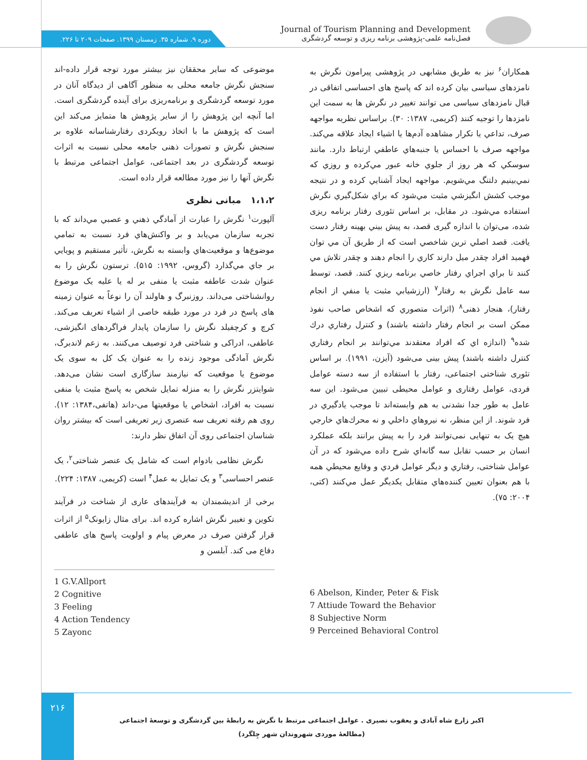دوره ۹. شماره ۳۵. زمستان ۱۳۹۹. صفحات ۲۰۹ تا ۲۲۶.
Journal of Tourism Planning and Development
فصل‌نامه علمی-پژوهشی برنامه ریزی و توسعه گردشگری
موضوعی که سایر محققان نیز بیشتر مورد توجه قرار داده-اند سنجش نگرش جامعه محلی به منظور آگاهی از دیدگاه آنان در مورد توسعه گردشگری و برنامه‌ریزی برای آینده گردشگری است. اما آنچه این پژوهش را از سایر پژوهش ها متمایز می‌کند این است که پژوهش ما با اتخاذ رویکردی رفتارشناسانه علاوه بر سنجش نگرش و تصورات ذهنی جامعه محلی نسبت به اثرات توسعه گردشگری در بعد اجتماعی، عوامل اجتماعی مرتبط با نگرش آنها را نیز مورد مطالعه قرار داده است.
۱،۱،۲ مبانی نظری
آلپورت<sup>۱</sup> نگرش را عبارت از آمادگي ذهني و عصبي مي‌داند كه با تجربه سازمان مي‌يابد و بر واكنش‌هاي فرد نسبت به تمامي موضوع‌ها و موقعيت‌هاي وابسته به نگرش، تأثير مستقيم و پويايي بر جاي مي‌گذارد (گروس، ۱۹۹۲: ۵۱۵). ترستون نگرش را به عنوان شدت عاطفه مثبت یا منفی بر له یا علیه یک موضوع روانشناختی می‌داند. روزنبرگ و هاولند آن را نوعاً به عنوان زمینه های پاسخ در فرد در مورد طبقه خاصی از اشیاء تعریف می‌کند. کرچ و کرچفیلد نگرش را سازمان پایدار فراگردهای انگیزشی، عاطفی، ادراکی و شناختی فرد توصیف می‌کنند. به زعم لاندبرگ، نگرش آمادگی موجود زنده را به عنوان یک کل به سوی یک موضوع یا موقعیت که نیازمند سازگاری است نشان می‌دهد. شوایتزر نگرش را به منزله تمایل شخص به پاسخ مثبت یا منفی نسبت به افراد، اشخاص یا موقعیتها می-داند (هاتفی،۱۳۸۴: ۱۲). روی هم رفته تعریف سه عنصری زیر تعریفی است که بیشتر روان شناسان اجتماعی روی آن اتفاق نظر دارند:
نگرش نظامی بادوام است که شامل یک عنصر شناختی<sup>۲</sup>، یک عنصر احساسی<sup>۳</sup> و یک تمایل به عمل<sup>۴</sup> است (کریمی، ۱۳۸۷: ۲۲۴).
برخی از اندیشمندان به فرآیندهای عاری از شناخت در فرآیند تکوین و تغییر نگرش اشاره کرده اند. برای مثال زایونک<sup>۵</sup> از اثرات قرار گرفتن صرف در معرض پیام و اولویت پاسخ های عاطفی دفاع می کند. آبلسن و
1 G.V.Allport
2 Cognitive
3 Feeling
4 Action Tendency
5 Zayonc
همکاران<sup>۶</sup> نیز به طریق مشابهی در پژوهشی پیرامون نگرش به نامزدهای سیاسی بیان کرده اند که پاسخ های احساسی اتفاقی در قبال نامزدهای سیاسی می توانند تغییر در نگرش ها به سمت این نامزدها را توجیه کنند (کریمی، ۱۳۸۷: ۳۰). براساس نظريه مواجهه صرف، تداعي يا تكرار مشاهده آدم‌ها يا اشياء ايجاد علاقه مي‌كند. مواجهه صرف با احساس يا جنبه‌هاي عاطفي ارتباط دارد. مانند سوسكي كه هر روز از جلوي خانه عبور مي‌كرده و روزي كه نمي‌بينيم دلتنگ مي‌شويم. مواجهه ايجاد آشنايي كرده و در نتيجه موجب كشش انگيزشي مثبت مي‌شود كه براي شكل‌گيري نگرش استفاده مي‌شود. در مقابل، بر اساس تئوری رفتار برنامه ریزی شده، می‌توان با اندازه گیری قصد، به پيش بيني بهينه رفتار دست يافت. قصد اصلي ترين شاخصي است كه از طريق آن مي توان فهميد افراد چقدر ميل دارند كاري را انجام دهند و چقدر تلاش مي كنند تا براي اجراي رفتار خاصي برنامه ريزي كنند. قصد، توسط سه عامل نگرش به رفتار<sup>۷</sup> (ارزشيابي مثبت يا منفي از انجام رفتار)، هنجار ذهنی<sup>۸</sup> (اثرات متصوري كه اشخاص صاحب نفوذ ممكن است بر انجام رفتار داشته باشند) و كنترل رفتاري درك شده<sup>۹</sup> (اندازه اي كه افراد معتقدند مي‌توانند بر انجام رفتاري كنترل داشته باشند) پیش بینی می‌شود (آیزن، ۱۹۹۱). بر اساس تئوری شناختی اجتماعی، رفتار با استفاده از سه دسته عوامل فردی، عوامل رفتاری و عوامل محیطی تبیین می‌شود. این سه عامل به طور جدا نشدنی به هم وابسته‌اند تا موجب يادگيري در فرد شوند. از اين منظر، نه نيروهاي داخلي و نه محرك‌هاي خارجي هیچ یک به تنهایی نمی‌توانند فرد را به پيش برانند بلكه عملكرد انسان بر حسب تقابل سه گانه‌اي شرح داده مي‌شود كه در آن عوامل شناختی، رفتاري و ديگر عوامل فردي و وقايع محيطي همه با هم بعنوان تعيين كننده‌هاي متقابل يكديگر عمل مي‌كنند (کتی، ۲۰۰۴: ۷۵).
6 Abelson, Kinder, Peter & Fisk
7 Attiude Toward the Behavior
8 Subjective Norm
9 Perceined Behavioral Control
۲۱۶
اکبر زارع شاه آبادی و یعقوب نصیری . عوامل اجتماعی مرتبط با نگرش به رابطۀ بین گردشگری و توسعۀ اجتماعی (مطالعۀ موردی شهروندان شهر چِلگرد)